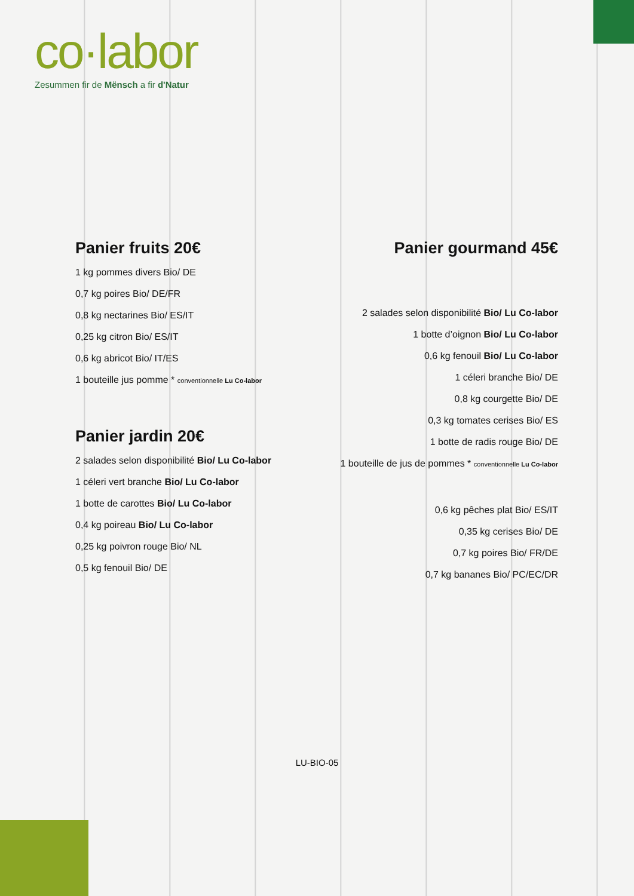co·labor
Zesummen fir de Mënsch a fir d'Natur
Panier fruits 20€
1 kg pommes divers Bio/ DE
0,7 kg poires Bio/ DE/FR
0,8 kg nectarines Bio/ ES/IT
0,25 kg citron Bio/ ES/IT
0,6 kg abricot Bio/ IT/ES
1 bouteille jus pomme * conventionnelle Lu Co-labor
Panier jardin 20€
2 salades selon disponibilité Bio/ Lu Co-labor
1 céleri vert branche Bio/ Lu Co-labor
1 botte de carottes Bio/ Lu Co-labor
0,4 kg poireau Bio/ Lu Co-labor
0,25 kg poivron rouge Bio/ NL
0,5 kg fenouil Bio/ DE
Panier gourmand 45€
2 salades selon disponibilité Bio/ Lu Co-labor
1 botte d’oignon Bio/ Lu Co-labor
0,6 kg fenouil Bio/ Lu Co-labor
1 céleri branche Bio/ DE
0,8 kg courgette Bio/ DE
0,3 kg tomates cerises Bio/ ES
1 botte de radis rouge Bio/ DE
1 bouteille de jus de pommes * conventionnelle Lu Co-labor
0,6 kg pêches plat Bio/ ES/IT
0,35 kg cerises Bio/ DE
0,7 kg poires Bio/ FR/DE
0,7 kg bananes Bio/ PC/EC/DR
LU-BIO-05